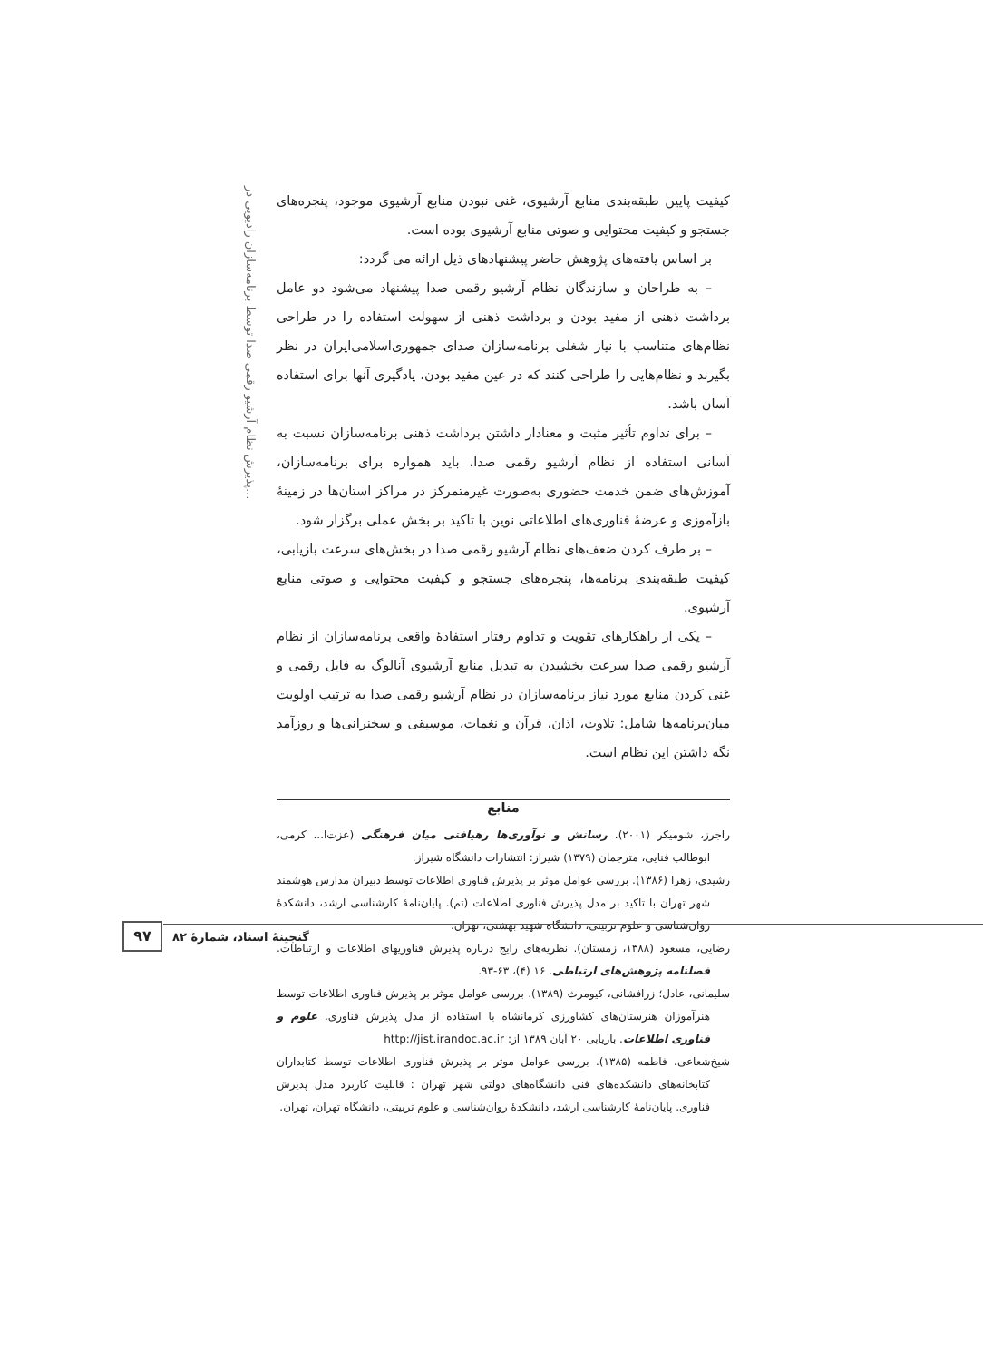پذیرش نظام آرشیو رقمی صدا توسط برنامه‌سازان رادیویی در...
کیفیت پایین طبقه‌بندی منابع آرشیوی، غنی نبودن منابع آرشیوی موجود، پنجره‌های جستجو و کیفیت محتوایی و صوتی منابع آرشیوی بوده است.
بر اساس یافته‌های پژوهش حاضر پیشنهادهای ذیل ارائه می گردد:
– به طراحان و سازندگان نظام آرشیو رقمی صدا پیشنهاد می‌شود دو عامل برداشت ذهنی از مفید بودن و برداشت ذهنی از سهولت استفاده را در طراحی نظام‌های متناسب با نیاز شغلی برنامه‌سازان صدای جمهوری‌اسلامی‌ایران در نظر بگیرند و نظام‌هایی را طراحی کنند که در عین مفید بودن، یادگیری آنها برای استفاده آسان باشد.
– برای تداوم تأثیر مثبت و معنادار داشتن برداشت ذهنی برنامه‌سازان نسبت به آسانی استفاده از نظام آرشیو رقمی صدا، باید همواره برای برنامه‌سازان، آموزش‌های ضمن خدمت حضوری به‌صورت غیرمتمرکز در مراکز استان‌ها در زمینهٔ بازآموزی و عرضهٔ فناوری‌های اطلاعاتی نوین با تاکید بر بخش عملی برگزار شود.
– بر طرف کردن ضعف‌های نظام آرشیو رقمی صدا در بخش‌های سرعت بازیابی، کیفیت طبقه‌بندی برنامه‌ها، پنجره‌های جستجو و کیفیت محتوایی و صوتی منابع آرشیوی.
– یکی از راهکارهای تقویت و تداوم رفتار استفادهٔ واقعی برنامه‌سازان از نظام آرشیو رقمی صدا سرعت بخشیدن به تبدیل منابع آرشیوی آنالوگ به فایل رقمی و غنی کردن منابع مورد نیاز برنامه‌سازان در نظام آرشیو رقمی صدا به ترتیب اولویت میان‌برنامه‌ها شامل: تلاوت، اذان، قرآن و نغمات، موسیقی و سخنرانی‌ها و روزآمد نگه داشتن این نظام است.
منابع
راجرز، شومیکر (۲۰۰۱). رسانش و نوآوری‌ها رهیافتی میان فرهنگی (عزت‌ا... کرمی، ابوطالب فنایی، مترجمان (۱۳۷۹) شیراز: انتشارات دانشگاه شیراز.
رشیدی، زهرا (۱۳۸۶). بررسی عوامل موثر بر پذیرش فناوری اطلاعات توسط دبیران مدارس هوشمند شهر تهران با تاکید بر مدل پذیرش فناوری اطلاعات (تم). پایان‌نامهٔ کارشناسی ارشد، دانشکدهٔ روان‌شناسی و علوم تربیتی، دانشگاه شهید بهشتی، تهران.
رضایی، مسعود (۱۳۸۸، زمستان). نظریه‌های رایج درباره پذیرش فناوریهای اطلاعات و ارتباطات. فصلنامه پژوهش‌های ارتباطی. ۱۶ (۴)، ۶۳-۹۳.
سلیمانی، عادل؛ زرافشانی، کیومرث (۱۳۸۹). بررسی عوامل موثر بر پذیرش فناوری اطلاعات توسط هنرآموزان هنرستان‌های کشاورزی کرمانشاه با استفاده از مدل پذیرش فناوری. علوم و فناوری اطلاعات. بازیابی ۲۰ آبان ۱۳۸۹ از: http://jist.irandoc.ac.ir
شیخ‌شعاعی، فاطمه (۱۳۸۵). بررسی عوامل موثر بر پذیرش فناوری اطلاعات توسط کتابداران کتابخانه‌های دانشکده‌های فنی دانشگاه‌های دولتی شهر تهران : قابلیت کاربرد مدل پذیرش فناوری. پایان‌نامهٔ کارشناسی ارشد، دانشکدهٔ روان‌شناسی و علوم تربیتی، دانشگاه تهران، تهران.
۹۷ گنجینهٔ اسناد، شمارهٔ ۸۲